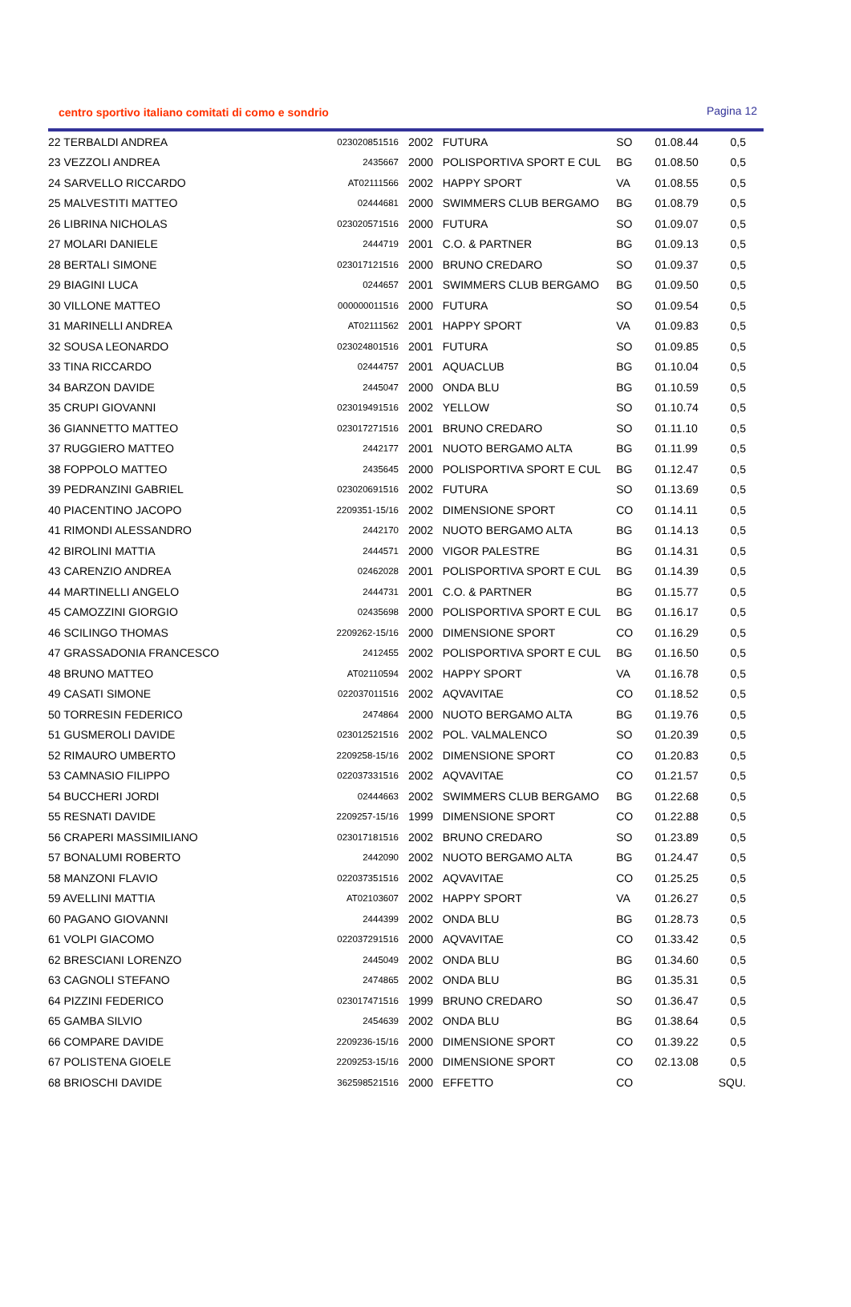centro sportivo italiano comitati di como e sondrio Pagina 12
| 22 TERBALDI ANDREA | 023020851516 | 2002 | FUTURA | SO | 01.08.44 | 0,5 |
| 23 VEZZOLI ANDREA | 2435667 | 2000 | POLISPORTIVA SPORT E CUL | BG | 01.08.50 | 0,5 |
| 24 SARVELLO RICCARDO | AT02111566 | 2002 | HAPPY SPORT | VA | 01.08.55 | 0,5 |
| 25 MALVESTITI MATTEO | 02444681 | 2000 | SWIMMERS CLUB BERGAMO | BG | 01.08.79 | 0,5 |
| 26 LIBRINA NICHOLAS | 023020571516 | 2000 | FUTURA | SO | 01.09.07 | 0,5 |
| 27 MOLARI DANIELE | 2444719 | 2001 | C.O. & PARTNER | BG | 01.09.13 | 0,5 |
| 28 BERTALI SIMONE | 023017121516 | 2000 | BRUNO CREDARO | SO | 01.09.37 | 0,5 |
| 29 BIAGINI LUCA | 0244657 | 2001 | SWIMMERS CLUB BERGAMO | BG | 01.09.50 | 0,5 |
| 30 VILLONE MATTEO | 000000011516 | 2000 | FUTURA | SO | 01.09.54 | 0,5 |
| 31 MARINELLI ANDREA | AT02111562 | 2001 | HAPPY SPORT | VA | 01.09.83 | 0,5 |
| 32 SOUSA LEONARDO | 023024801516 | 2001 | FUTURA | SO | 01.09.85 | 0,5 |
| 33 TINA RICCARDO | 02444757 | 2001 | AQUACLUB | BG | 01.10.04 | 0,5 |
| 34 BARZON DAVIDE | 2445047 | 2000 | ONDA BLU | BG | 01.10.59 | 0,5 |
| 35 CRUPI GIOVANNI | 023019491516 | 2002 | YELLOW | SO | 01.10.74 | 0,5 |
| 36 GIANNETTO MATTEO | 023017271516 | 2001 | BRUNO CREDARO | SO | 01.11.10 | 0,5 |
| 37 RUGGIERO MATTEO | 2442177 | 2001 | NUOTO BERGAMO ALTA | BG | 01.11.99 | 0,5 |
| 38 FOPPOLO MATTEO | 2435645 | 2000 | POLISPORTIVA SPORT E CUL | BG | 01.12.47 | 0,5 |
| 39 PEDRANZINI GABRIEL | 023020691516 | 2002 | FUTURA | SO | 01.13.69 | 0,5 |
| 40 PIACENTINO JACOPO | 2209351-15/16 | 2002 | DIMENSIONE SPORT | CO | 01.14.11 | 0,5 |
| 41 RIMONDI ALESSANDRO | 2442170 | 2002 | NUOTO BERGAMO ALTA | BG | 01.14.13 | 0,5 |
| 42 BIROLINI MATTIA | 2444571 | 2000 | VIGOR PALESTRE | BG | 01.14.31 | 0,5 |
| 43 CARENZIO ANDREA | 02462028 | 2001 | POLISPORTIVA SPORT E CUL | BG | 01.14.39 | 0,5 |
| 44 MARTINELLI ANGELO | 2444731 | 2001 | C.O. & PARTNER | BG | 01.15.77 | 0,5 |
| 45 CAMOZZINI GIORGIO | 02435698 | 2000 | POLISPORTIVA SPORT E CUL | BG | 01.16.17 | 0,5 |
| 46 SCILINGO THOMAS | 2209262-15/16 | 2000 | DIMENSIONE SPORT | CO | 01.16.29 | 0,5 |
| 47 GRASSADONIA FRANCESCO | 2412455 | 2002 | POLISPORTIVA SPORT E CUL | BG | 01.16.50 | 0,5 |
| 48 BRUNO MATTEO | AT02110594 | 2002 | HAPPY SPORT | VA | 01.16.78 | 0,5 |
| 49 CASATI SIMONE | 022037011516 | 2002 | AQVAVITAE | CO | 01.18.52 | 0,5 |
| 50 TORRESIN FEDERICO | 2474864 | 2000 | NUOTO BERGAMO ALTA | BG | 01.19.76 | 0,5 |
| 51 GUSMEROLI DAVIDE | 023012521516 | 2002 | POL. VALMALENCO | SO | 01.20.39 | 0,5 |
| 52 RIMAURO UMBERTO | 2209258-15/16 | 2002 | DIMENSIONE SPORT | CO | 01.20.83 | 0,5 |
| 53 CAMNASIO FILIPPO | 022037331516 | 2002 | AQVAVITAE | CO | 01.21.57 | 0,5 |
| 54 BUCCHERI JORDI | 02444663 | 2002 | SWIMMERS CLUB BERGAMO | BG | 01.22.68 | 0,5 |
| 55 RESNATI DAVIDE | 2209257-15/16 | 1999 | DIMENSIONE SPORT | CO | 01.22.88 | 0,5 |
| 56 CRAPERI MASSIMILIANO | 023017181516 | 2002 | BRUNO CREDARO | SO | 01.23.89 | 0,5 |
| 57 BONALUMI ROBERTO | 2442090 | 2002 | NUOTO BERGAMO ALTA | BG | 01.24.47 | 0,5 |
| 58 MANZONI FLAVIO | 022037351516 | 2002 | AQVAVITAE | CO | 01.25.25 | 0,5 |
| 59 AVELLINI MATTIA | AT02103607 | 2002 | HAPPY SPORT | VA | 01.26.27 | 0,5 |
| 60 PAGANO GIOVANNI | 2444399 | 2002 | ONDA BLU | BG | 01.28.73 | 0,5 |
| 61 VOLPI GIACOMO | 022037291516 | 2000 | AQVAVITAE | CO | 01.33.42 | 0,5 |
| 62 BRESCIANI LORENZO | 2445049 | 2002 | ONDA BLU | BG | 01.34.60 | 0,5 |
| 63 CAGNOLI STEFANO | 2474865 | 2002 | ONDA BLU | BG | 01.35.31 | 0,5 |
| 64 PIZZINI FEDERICO | 023017471516 | 1999 | BRUNO CREDARO | SO | 01.36.47 | 0,5 |
| 65 GAMBA SILVIO | 2454639 | 2002 | ONDA BLU | BG | 01.38.64 | 0,5 |
| 66 COMPARE DAVIDE | 2209236-15/16 | 2000 | DIMENSIONE SPORT | CO | 01.39.22 | 0,5 |
| 67 POLISTENA GIOELE | 2209253-15/16 | 2000 | DIMENSIONE SPORT | CO | 02.13.08 | 0,5 |
| 68 BRIOSCHI DAVIDE | 362598521516 | 2000 | EFFETTO | CO | | SQU. |